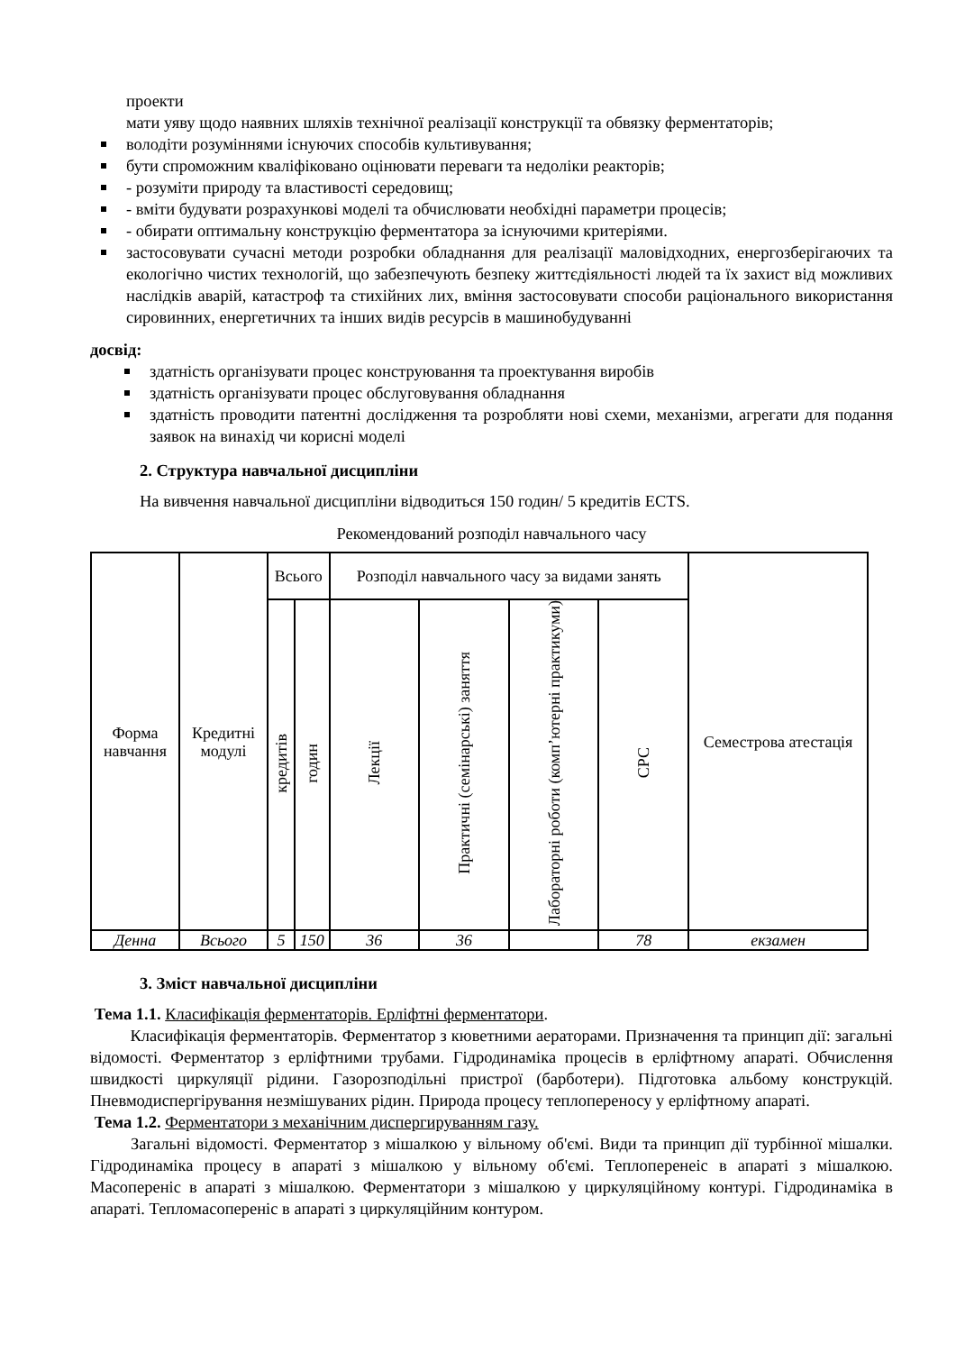проекти
мати уяву щодо наявних шляхів технічної реалізації конструкції та обвязку ферментаторів;
володіти розуміннями існуючих способів культивування;
бути спроможним кваліфіковано оцінювати переваги та недоліки реакторів;
- розуміти природу та властивості середовищ;
- вміти будувати розрахункові моделі та обчислювати необхідні параметри процесів;
- обирати оптимальну конструкцію ферментатора за існуючими критеріями.
застосовувати сучасні методи розробки обладнання для реалізації маловідходних, енергозберігаючих та екологічно чистих технологій, що забезпечують безпеку життєдіяльності людей та їх захист від можливих наслідків аварій, катастроф та стихійних лих, вміння застосовувати способи раціонального використання сировинних, енергетичних та інших видів ресурсів в машинобудуванні
досвід:
здатність організувати процес конструювання та проектування виробів
здатність організувати процес обслуговування обладнання
здатність проводити патентні дослідження та розробляти нові схеми, механізми, агрегати для подання заявок на винахід чи корисні моделі
2. Структура навчальної дисципліни
На вивчення навчальної дисципліни відводиться 150 годин/ 5 кредитів ECTS.
Рекомендований розподіл навчального часу
| Форма навчання | Кредитні модулі | Всього | | Розподіл навчального часу за видами занять | | | | Семестрова атестація |
| | | кредитів | годин | Лекції | Практичні (семінарські) заняття | Лабораторні роботи (комп’ютерні практикуми) | СРС | |
| Денна | Всього | 5 | 150 | 36 | 36 | | 78 | екзамен |
3. Зміст навчальної дисципліни
Тема 1.1. Класифікація ферментаторів. Ерліфтні ферментатори.
Класифікація ферментаторів. Ферментатор з кюветними аераторами. Призначення та принцип дії: загальні відомості. Ферментатор з ерліфтними трубами. Гідродинаміка процесів в ерліфтному апараті. Обчислення швидкості циркуляції рідини. Газорозподільні пристрої (барботери). Підготовка альбому конструкцій. Пневмодиспергірування незмішуваних рідин. Природа процесу теплопереносу у ерліфтному апараті.
Тема 1.2. Ферментатори з механічним диспергируванням газу.
Загальні відомості. Ферментатор з мішалкою у вільному об'ємі. Види та принцип дії турбінної мішалки. Гідродинаміка процесу в апараті з мішалкою у вільному об'ємі. Теплоперенеіс в апараті з мішалкою. Масопереніс в апараті з мішалкою. Ферментатори з мішалкою у циркуляційному контурі. Гідродинаміка в апараті. Тепломасопереніс в апараті з циркуляційним контуром.